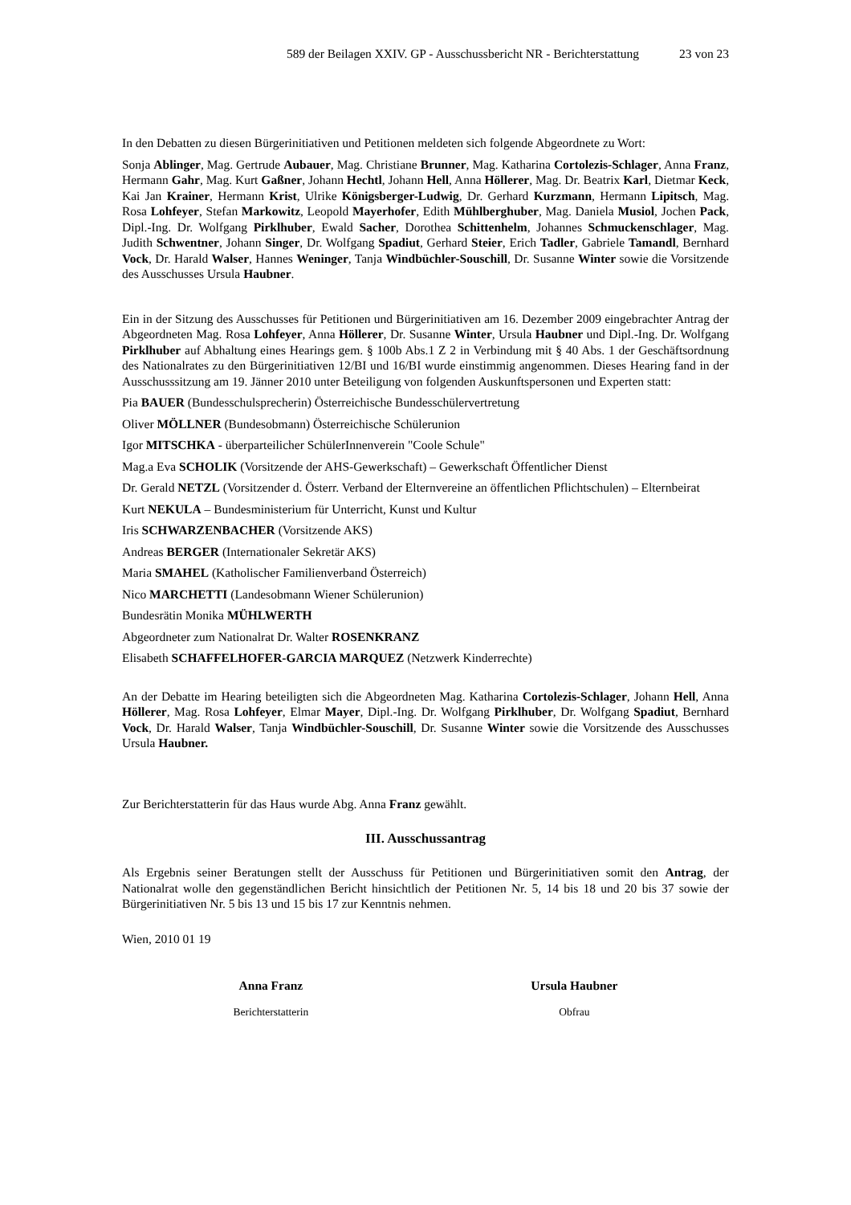589 der Beilagen XXIV. GP - Ausschussbericht NR - Berichterstattung 23 von 23
In den Debatten zu diesen Bürgerinitiativen und Petitionen meldeten sich folgende Abgeordnete zu Wort:
Sonja Ablinger, Mag. Gertrude Aubauer, Mag. Christiane Brunner, Mag. Katharina Cortolezis-Schlager, Anna Franz, Hermann Gahr, Mag. Kurt Gaßner, Johann Hechtl, Johann Hell, Anna Höllerer, Mag. Dr. Beatrix Karl, Dietmar Keck, Kai Jan Krainer, Hermann Krist, Ulrike Königsberger-Ludwig, Dr. Gerhard Kurzmann, Hermann Lipitsch, Mag. Rosa Lohfeyer, Stefan Markowitz, Leopold Mayerhofer, Edith Mühlberghuber, Mag. Daniela Musiol, Jochen Pack, Dipl.-Ing. Dr. Wolfgang Pirklhuber, Ewald Sacher, Dorothea Schittenhelm, Johannes Schmuckenschlager, Mag. Judith Schwentner, Johann Singer, Dr. Wolfgang Spadiut, Gerhard Steier, Erich Tadler, Gabriele Tamandl, Bernhard Vock, Dr. Harald Walser, Hannes Weninger, Tanja Windbüchler-Souschill, Dr. Susanne Winter sowie die Vorsitzende des Ausschusses Ursula Haubner.
Ein in der Sitzung des Ausschusses für Petitionen und Bürgerinitiativen am 16. Dezember 2009 eingebrachter Antrag der Abgeordneten Mag. Rosa Lohfeyer, Anna Höllerer, Dr. Susanne Winter, Ursula Haubner und Dipl.-Ing. Dr. Wolfgang Pirklhuber auf Abhaltung eines Hearings gem. § 100b Abs.1 Z 2 in Verbindung mit § 40 Abs. 1 der Geschäftsordnung des Nationalrates zu den Bürgerinitiativen 12/BI und 16/BI wurde einstimmig angenommen. Dieses Hearing fand in der Ausschusssitzung am 19. Jänner 2010 unter Beteiligung von folgenden Auskunftspersonen und Experten statt:
Pia BAUER (Bundesschulsprecherin) Österreichische Bundesschülervertretung
Oliver MÖLLNER (Bundesobmann) Österreichische Schülerunion
Igor MITSCHKA - überparteilicher SchülerInnenverein "Coole Schule"
Mag.a Eva SCHOLIK (Vorsitzende der AHS-Gewerkschaft) – Gewerkschaft Öffentlicher Dienst
Dr. Gerald NETZL (Vorsitzender d. Österr. Verband der Elternvereine an öffentlichen Pflichtschulen) – Elternbeirat
Kurt NEKULA – Bundesministerium für Unterricht, Kunst und Kultur
Iris SCHWARZENBACHER (Vorsitzende AKS)
Andreas BERGER (Internationaler Sekretär AKS)
Maria SMAHEL (Katholischer Familienverband Österreich)
Nico MARCHETTI (Landesobmann Wiener Schülerunion)
Bundesrätin Monika MÜHLWERTH
Abgeordneter zum Nationalrat Dr. Walter ROSENKRANZ
Elisabeth SCHAFFELHOFER-GARCIA MARQUEZ (Netzwerk Kinderrechte)
An der Debatte im Hearing beteiligten sich die Abgeordneten Mag. Katharina Cortolezis-Schlager, Johann Hell, Anna Höllerer, Mag. Rosa Lohfeyer, Elmar Mayer, Dipl.-Ing. Dr. Wolfgang Pirklhuber, Dr. Wolfgang Spadiut, Bernhard Vock, Dr. Harald Walser, Tanja Windbüchler-Souschill, Dr. Susanne Winter sowie die Vorsitzende des Ausschusses Ursula Haubner.
Zur Berichterstatterin für das Haus wurde Abg. Anna Franz gewählt.
III. Ausschussantrag
Als Ergebnis seiner Beratungen stellt der Ausschuss für Petitionen und Bürgerinitiativen somit den Antrag, der Nationalrat wolle den gegenständlichen Bericht hinsichtlich der Petitionen Nr. 5, 14 bis 18 und 20 bis 37 sowie der Bürgerinitiativen Nr. 5 bis 13 und 15 bis 17 zur Kenntnis nehmen.
Wien, 2010 01 19
Anna Franz
Berichterstatterin
Ursula Haubner
Obfrau